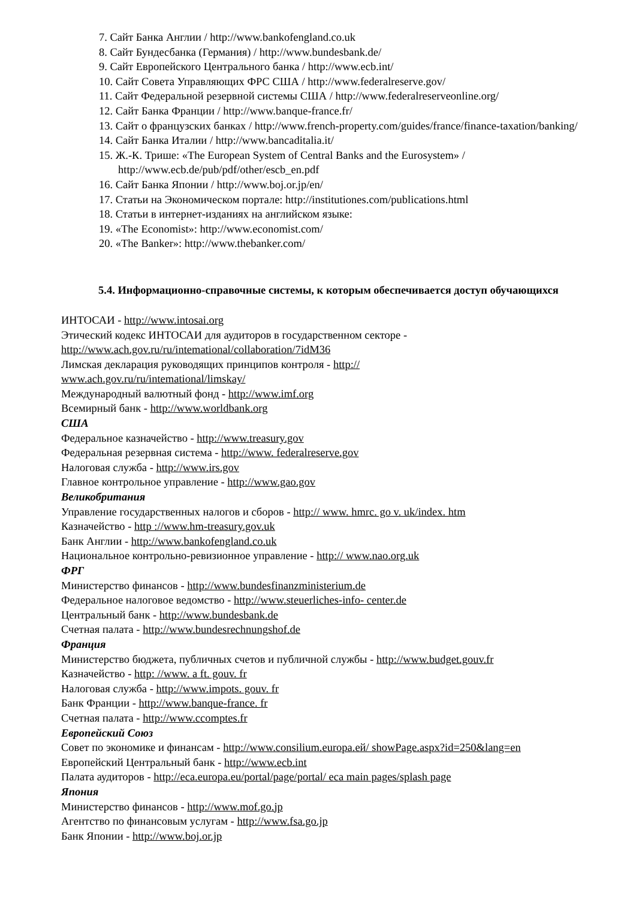7. Сайт Банка Англии / http://www.bankofengland.co.uk
8. Сайт Бундесбанка (Германия) / http://www.bundesbank.de/
9. Сайт Европейского Центрального банка / http://www.ecb.int/
10. Сайт Совета Управляющих ФРС США / http://www.federalreserve.gov/
11. Сайт Федеральной резервной системы США / http://www.federalreserveonline.org/
12. Сайт Банка Франции / http://www.banque-france.fr/
13. Сайт о французских банках / http://www.french-property.com/guides/france/finance-taxation/banking/
14. Сайт Банка Италии / http://www.bancaditalia.it/
15. Ж.-К. Трише: «The European System of Central Banks and the Eurosystem» / http://www.ecb.de/pub/pdf/other/escb_en.pdf
16. Сайт Банка Японии / http://www.boj.or.jp/en/
17. Статьи на Экономическом портале: http://institutiones.com/publications.html
18. Статьи в интернет-изданиях на английском языке:
19. «The Economist»: http://www.economist.com/
20. «The Banker»: http://www.thebanker.com/
5.4. Информационно-справочные системы, к которым обеспечивается доступ обучающихся
ИНТОСАИ - http://www.intosai.org
Этический кодекс ИНТОСАИ для аудиторов в государственном секторе -
http://www.ach.gov.ru/ru/intemational/collaboration/7idM36
Лимская декларация руководящих принципов контроля - http://
www.ach.gov.ru/ru/intemational/limskay/
Международный валютный фонд - http://www.imf.org
Всемирный банк - http://www.worldbank.org
США
Федеральное казначейство - http://www.treasury.gov
Федеральная резервная система - http://www. federalreserve.gov
Налоговая служба - http://www.irs.gov
Главное контрольное управление - http://www.gao.gov
Великобритания
Управление государственных налогов и сборов - http:// www. hmrc. go v. uk/index. htm
Казначейство - http ://www.hm-treasury.gov.uk
Банк Англии - http://www.bankofengland.co.uk
Национальное контрольно-ревизионное управление - http:// www.nao.org.uk
ФРГ
Министерство финансов - http://www.bundesfinanzministerium.de
Федеральное налоговое ведомство - http://www.steuerliches-info- center.de
Центральный банк - http://www.bundesbank.de
Счетная палата - http://www.bundesrechnungshof.de
Франция
Министерство бюджета, публичных счетов и публичной службы - http://www.budget.gouv.fr
Казначейство - http: //www. a ft. gouv. fr
Налоговая служба - http://www.impots. gouv. fr
Банк Франции - http://www.banque-france. fr
Счетная палата - http://www.ccomptes.fr
Европейский Союз
Совет по экономике и финансам - http://www.consilium.europa.ей/ showPage.aspx?id=250&lang=en
Европейский Центральный банк - http://www.ecb.int
Палата аудиторов - http://eca.europa.eu/portal/page/portal/ eca main pages/splash page
Япония
Министерство финансов - http://www.mof.go.jp
Агентство по финансовым услугам - http://www.fsa.go.jp
Банк Японии - http://www.boj.or.jp